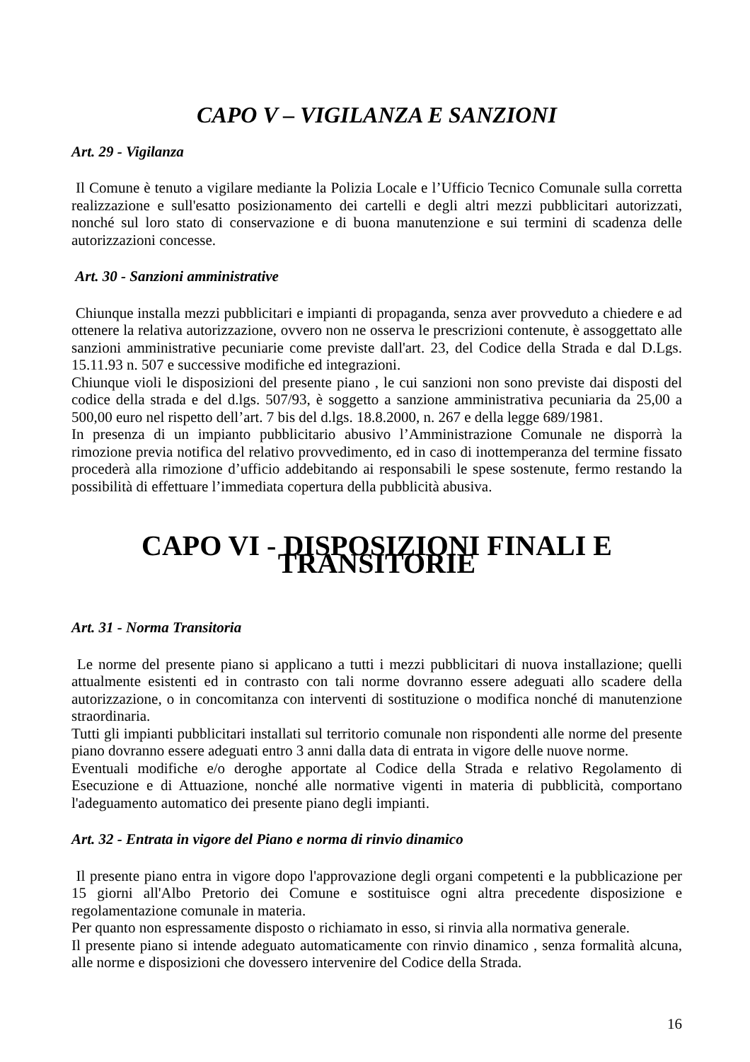CAPO V – VIGILANZA E SANZIONI
Art. 29 - Vigilanza
Il Comune è tenuto a vigilare mediante la Polizia Locale e l’Ufficio Tecnico Comunale sulla corretta realizzazione e sull'esatto posizionamento dei cartelli e degli altri mezzi pubblicitari autorizzati, nonché sul loro stato di conservazione e di buona manutenzione e sui termini di scadenza delle autorizzazioni concesse.
Art. 30 - Sanzioni amministrative
Chiunque installa mezzi pubblicitari e impianti di propaganda, senza aver provveduto a chiedere e ad ottenere la relativa autorizzazione, ovvero non ne osserva le prescrizioni contenute, è assoggettato alle sanzioni amministrative pecuniarie come previste dall'art. 23, del Codice della Strada e dal D.Lgs. 15.11.93 n. 507 e successive modifiche ed integrazioni.
Chiunque violi le disposizioni del presente piano , le cui sanzioni non sono previste dai disposti del codice della strada e del d.lgs. 507/93, è soggetto a sanzione amministrativa pecuniaria da 25,00 a 500,00 euro nel rispetto dell’art. 7 bis del d.lgs. 18.8.2000, n. 267 e della legge 689/1981.
In presenza di un impianto pubblicitario abusivo l’Amministrazione Comunale ne disporrà la rimozione previa notifica del relativo provvedimento, ed in caso di inottemperanza del termine fissato procederà alla rimozione d’ufficio addebitando ai responsabili le spese sostenute, fermo restando la possibilità di effettuare l’immediata copertura della pubblicità abusiva.
CAPO VI - DISPOSIZIONI FINALI E TRANSITORIE
Art. 31 - Norma Transitoria
Le norme del presente piano si applicano a tutti i mezzi pubblicitari di nuova installazione; quelli attualmente esistenti ed in contrasto con tali norme dovranno essere adeguati allo scadere della autorizzazione, o in concomitanza con interventi di sostituzione o modifica nonché di manutenzione straordinaria.
Tutti gli impianti pubblicitari installati sul territorio comunale non rispondenti alle norme del presente piano dovranno essere adeguati entro 3 anni dalla data di entrata in vigore delle nuove norme.
Eventuali modifiche e/o deroghe apportate al Codice della Strada e relativo Regolamento di Esecuzione e di Attuazione, nonché alle normative vigenti in materia di pubblicità, comportano l'adeguamento automatico dei presente piano degli impianti.
Art. 32 - Entrata in vigore del Piano e norma di rinvio dinamico
Il presente piano entra in vigore dopo l'approvazione degli organi competenti e la pubblicazione per 15 giorni all'Albo Pretorio dei Comune e sostituisce ogni altra precedente disposizione e regolamentazione comunale in materia.
Per quanto non espressamente disposto o richiamato in esso, si rinvia alla normativa generale.
Il presente piano si intende adeguato automaticamente con rinvio dinamico , senza formalità alcuna, alle norme e disposizioni che dovessero intervenire del Codice della Strada.
16